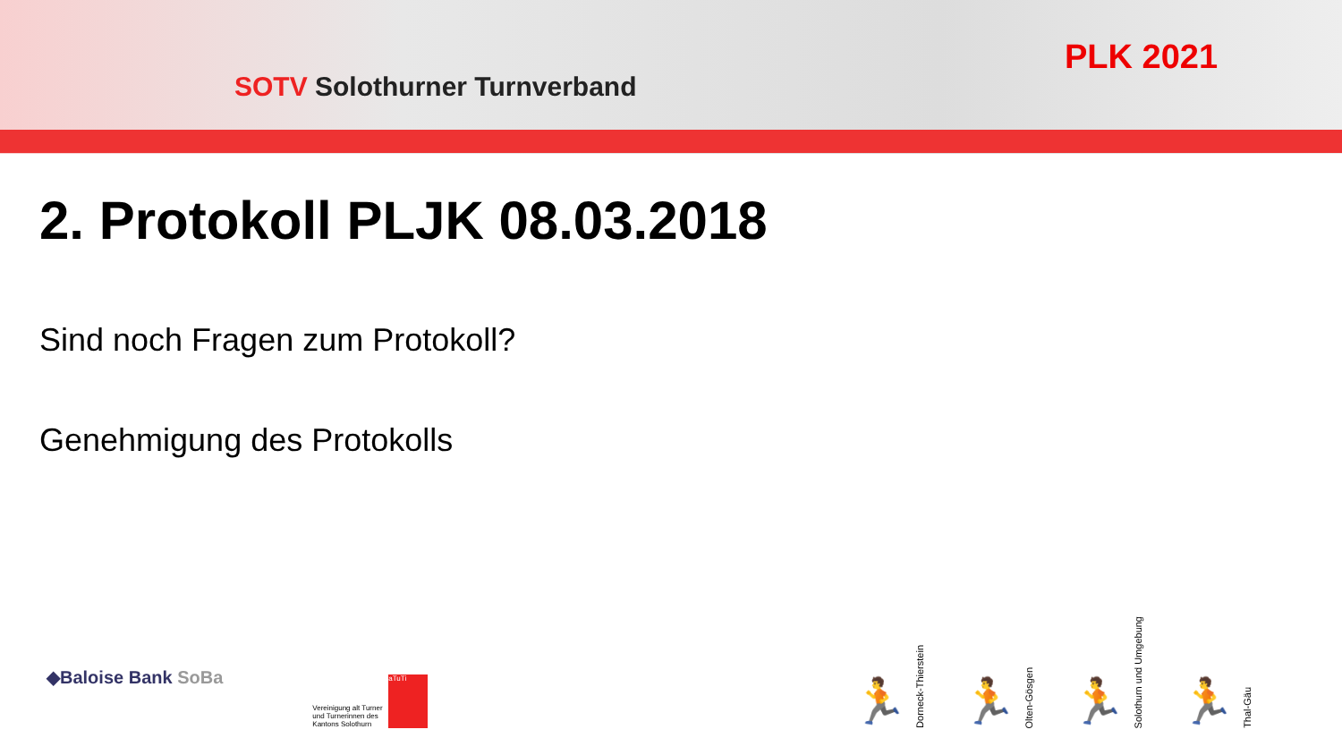SOTV Solothurner Turnverband
PLK 2021
2. Protokoll PLJK 08.03.2018
Sind noch Fragen zum Protokoll?
Genehmigung des Protokolls
◆Baloise Bank SoBa
Vereinigung alt Turner und Turnerinnen des Kantons Solothurn
aTuTi
🏃
Dorneck-Thierstein
🏃
Olten-Gösgen
🏃
Solothurn und Umgebung
🏃
Thal-Gäu